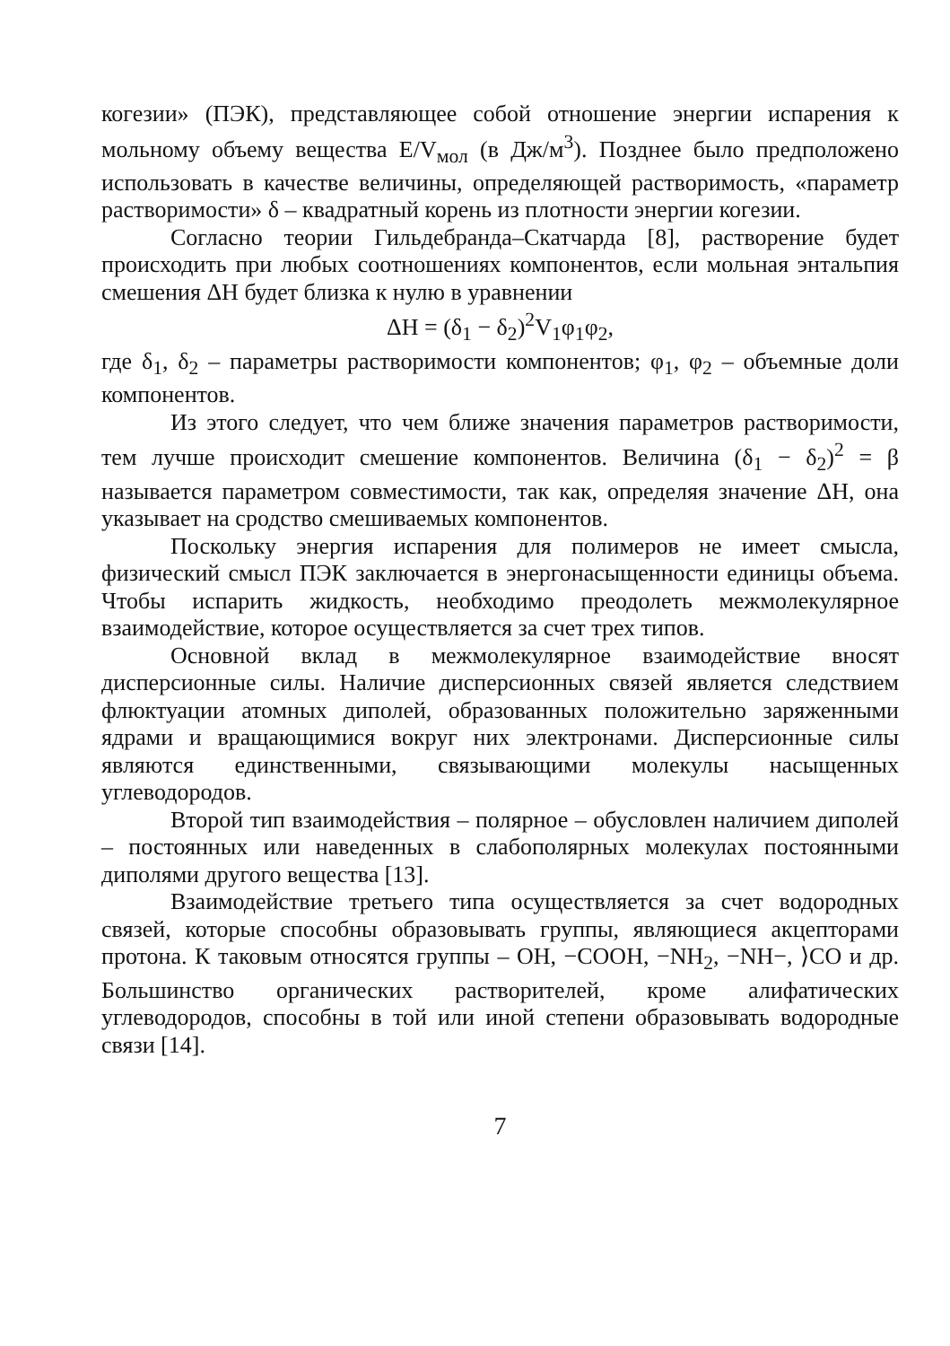когезии» (ПЭК), представляющее собой отношение энергии испарения к мольному объему вещества E/V<sub>мол</sub> (в Дж/м<sup>3</sup>). Позднее было предположено использовать в качестве величины, определяющей растворимость, «параметр растворимости» δ – квадратный корень из плотности энергии когезии.
Согласно теории Гильдебранда–Скатчарда [8], растворение будет происходить при любых соотношениях компонентов, если мольная энтальпия смешения ΔH будет близка к нулю в уравнении
ΔH = (δ<sub>1</sub> − δ<sub>2</sub>)<sup>2</sup>V<sub>1</sub>φ<sub>1</sub>φ<sub>2</sub>,
где δ<sub>1</sub>, δ<sub>2</sub> – параметры растворимости компонентов; φ<sub>1</sub>, φ<sub>2</sub> – объемные доли компонентов.
Из этого следует, что чем ближе значения параметров растворимости, тем лучше происходит смешение компонентов. Величина (δ<sub>1</sub> − δ<sub>2</sub>)<sup>2</sup> = β называется параметром совместимости, так как, определяя значение ΔH, она указывает на сродство смешиваемых компонентов.
Поскольку энергия испарения для полимеров не имеет смысла, физический смысл ПЭК заключается в энергонасыщенности единицы объема. Чтобы испарить жидкость, необходимо преодолеть межмолекулярное взаимодействие, которое осуществляется за счет трех типов.
Основной вклад в межмолекулярное взаимодействие вносят дисперсионные силы. Наличие дисперсионных связей является следствием флюктуации атомных диполей, образованных положительно заряженными ядрами и вращающимися вокруг них электронами. Дисперсионные силы являются единственными, связывающими молекулы насыщенных углеводородов.
Второй тип взаимодействия – полярное – обусловлен наличием диполей – постоянных или наведенных в слабополярных молекулах постоянными диполями другого вещества [13].
Взаимодействие третьего типа осуществляется за счет водородных связей, которые способны образовывать группы, являющиеся акцепторами протона. К таковым относятся группы – OH, −COOH, −NH<sub>2</sub>, −NH−, ⟩CO и др. Большинство органических растворителей, кроме алифатических углеводородов, способны в той или иной степени образовывать водородные связи [14].
7